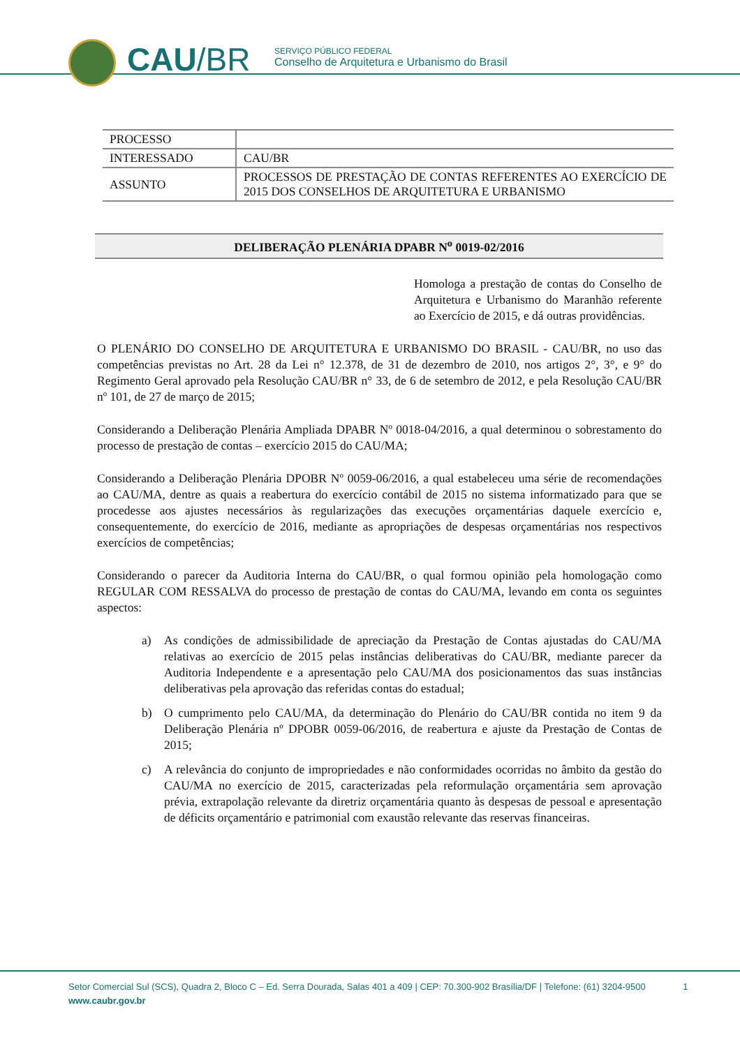CAU/BR
SERVIÇO PÚBLICO FEDERAL
Conselho de Arquitetura e Urbanismo do Brasil
| PROCESSO | |
| INTERESSADO | CAU/BR |
| ASSUNTO | PROCESSOS DE PRESTAÇÃO DE CONTAS REFERENTES AO EXERCÍCIO DE 2015 DOS CONSELHOS DE ARQUITETURA E URBANISMO |
DELIBERAÇÃO PLENÁRIA DPABR N<sup>o</sup> 0019-02/2016
Homologa a prestação de contas do Conselho de Arquitetura e Urbanismo do Maranhão referente ao Exercício de 2015, e dá outras providências.
O PLENÁRIO DO CONSELHO DE ARQUITETURA E URBANISMO DO BRASIL - CAU/BR, no uso das competências previstas no Art. 28 da Lei n° 12.378, de 31 de dezembro de 2010, nos artigos 2°, 3°, e 9° do Regimento Geral aprovado pela Resolução CAU/BR n° 33, de 6 de setembro de 2012, e pela Resolução CAU/BR nº 101, de 27 de março de 2015;
Considerando a Deliberação Plenária Ampliada DPABR Nº 0018-04/2016, a qual determinou o sobrestamento do processo de prestação de contas – exercício 2015 do CAU/MA;
Considerando a Deliberação Plenária DPOBR Nº 0059-06/2016, a qual estabeleceu uma série de recomendações ao CAU/MA, dentre as quais a reabertura do exercício contábil de 2015 no sistema informatizado para que se procedesse aos ajustes necessários às regularizações das execuções orçamentárias daquele exercício e, consequentemente, do exercício de 2016, mediante as apropriações de despesas orçamentárias nos respectivos exercícios de competências;
Considerando o parecer da Auditoria Interna do CAU/BR, o qual formou opinião pela homologação como REGULAR COM RESSALVA do processo de prestação de contas do CAU/MA, levando em conta os seguintes aspectos:
a) As condições de admissibilidade de apreciação da Prestação de Contas ajustadas do CAU/MA relativas ao exercício de 2015 pelas instâncias deliberativas do CAU/BR, mediante parecer da Auditoria Independente e a apresentação pelo CAU/MA dos posicionamentos das suas instâncias deliberativas pela aprovação das referidas contas do estadual;
b) O cumprimento pelo CAU/MA, da determinação do Plenário do CAU/BR contida no item 9 da Deliberação Plenária nº DPOBR 0059-06/2016, de reabertura e ajuste da Prestação de Contas de 2015;
c) A relevância do conjunto de impropriedades e não conformidades ocorridas no âmbito da gestão do CAU/MA no exercício de 2015, caracterizadas pela reformulação orçamentária sem aprovação prévia, extrapolação relevante da diretriz orçamentária quanto às despesas de pessoal e apresentação de déficits orçamentário e patrimonial com exaustão relevante das reservas financeiras.
Setor Comercial Sul (SCS), Quadra 2, Bloco C – Ed. Serra Dourada, Salas 401 a 409 | CEP: 70.300-902 Brasília/DF | Telefone: (61) 3204-9500 1
www.caubr.gov.br